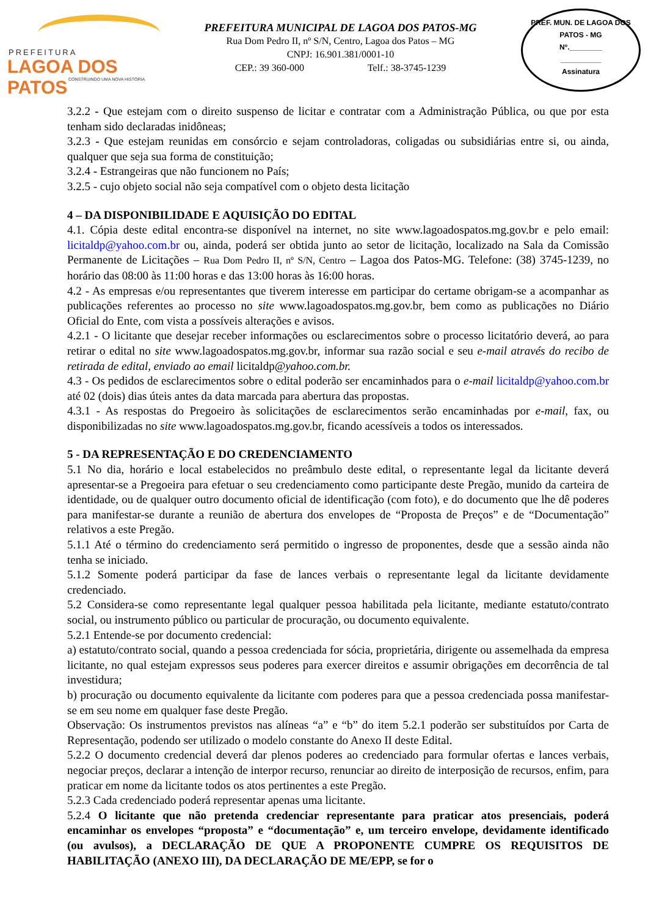PREFEITURA
LAGOA DOS PATOS
CONSTRUINDO UMA NOVA HISTÓRIA
PREFEITURA MUNICIPAL DE LAGOA DOS PATOS-MG
Rua Dom Pedro II, nº S/N, Centro, Lagoa dos Patos – MG
CNPJ: 16.901.381/0001-10
CEP.: 39 360-000 Telf.: 38-3745-1239
PREF. MUN. DE LAGOA DOS PATOS - MG
Nº.________
__________
Assinatura
3.2.2 - Que estejam com o direito suspenso de licitar e contratar com a Administração Pública, ou que por esta tenham sido declaradas inidôneas;
3.2.3 - Que estejam reunidas em consórcio e sejam controladoras, coligadas ou subsidiárias entre si, ou ainda, qualquer que seja sua forma de constituição;
3.2.4 - Estrangeiras que não funcionem no País;
3.2.5 - cujo objeto social não seja compatível com o objeto desta licitação
4 – DA DISPONIBILIDADE E AQUISIÇÃO DO EDITAL
4.1. Cópia deste edital encontra-se disponível na internet, no site www.lagoadospatos.mg.gov.br e pelo email: licitaldp@yahoo.com.br ou, ainda, poderá ser obtida junto ao setor de licitação, localizado na Sala da Comissão Permanente de Licitações – Rua Dom Pedro II, nº S/N, Centro – Lagoa dos Patos-MG. Telefone: (38) 3745-1239, no horário das 08:00 às 11:00 horas e das 13:00 horas às 16:00 horas.
4.2 - As empresas e/ou representantes que tiverem interesse em participar do certame obrigam-se a acompanhar as publicações referentes ao processo no site www.lagoadospatos.mg.gov.br, bem como as publicações no Diário Oficial do Ente, com vista a possíveis alterações e avisos.
4.2.1 - O licitante que desejar receber informações ou esclarecimentos sobre o processo licitatório deverá, ao para retirar o edital no site www.lagoadospatos.mg.gov.br, informar sua razão social e seu e-mail através do recibo de retirada de edital, enviado ao email licitaldp@yahoo.com.br.
4.3 - Os pedidos de esclarecimentos sobre o edital poderão ser encaminhados para o e-mail licitaldp@yahoo.com.br até 02 (dois) dias úteis antes da data marcada para abertura das propostas.
4.3.1 - As respostas do Pregoeiro às solicitações de esclarecimentos serão encaminhadas por e-mail, fax, ou disponibilizadas no site www.lagoadospatos.mg.gov.br, ficando acessíveis a todos os interessados.
5 - DA REPRESENTAÇÃO E DO CREDENCIAMENTO
5.1 No dia, horário e local estabelecidos no preâmbulo deste edital, o representante legal da licitante deverá apresentar-se a Pregoeira para efetuar o seu credenciamento como participante deste Pregão, munido da carteira de identidade, ou de qualquer outro documento oficial de identificação (com foto), e do documento que lhe dê poderes para manifestar-se durante a reunião de abertura dos envelopes de “Proposta de Preços” e de “Documentação” relativos a este Pregão.
5.1.1 Até o término do credenciamento será permitido o ingresso de proponentes, desde que a sessão ainda não tenha se iniciado.
5.1.2 Somente poderá participar da fase de lances verbais o representante legal da licitante devidamente credenciado.
5.2 Considera-se como representante legal qualquer pessoa habilitada pela licitante, mediante estatuto/contrato social, ou instrumento público ou particular de procuração, ou documento equivalente.
5.2.1 Entende-se por documento credencial:
a) estatuto/contrato social, quando a pessoa credenciada for sócia, proprietária, dirigente ou assemelhada da empresa licitante, no qual estejam expressos seus poderes para exercer direitos e assumir obrigações em decorrência de tal investidura;
b) procuração ou documento equivalente da licitante com poderes para que a pessoa credenciada possa manifestar-se em seu nome em qualquer fase deste Pregão.
Observação: Os instrumentos previstos nas alíneas “a” e “b” do item 5.2.1 poderão ser substituídos por Carta de Representação, podendo ser utilizado o modelo constante do Anexo II deste Edital.
5.2.2 O documento credencial deverá dar plenos poderes ao credenciado para formular ofertas e lances verbais, negociar preços, declarar a intenção de interpor recurso, renunciar ao direito de interposição de recursos, enfim, para praticar em nome da licitante todos os atos pertinentes a este Pregão.
5.2.3 Cada credenciado poderá representar apenas uma licitante.
5.2.4 O licitante que não pretenda credenciar representante para praticar atos presenciais, poderá encaminhar os envelopes “proposta” e “documentação” e, um terceiro envelope, devidamente identificado (ou avulsos), a DECLARAÇÃO DE QUE A PROPONENTE CUMPRE OS REQUISITOS DE HABILITAÇÃO (ANEXO III), DA DECLARAÇÃO DE ME/EPP, se for o